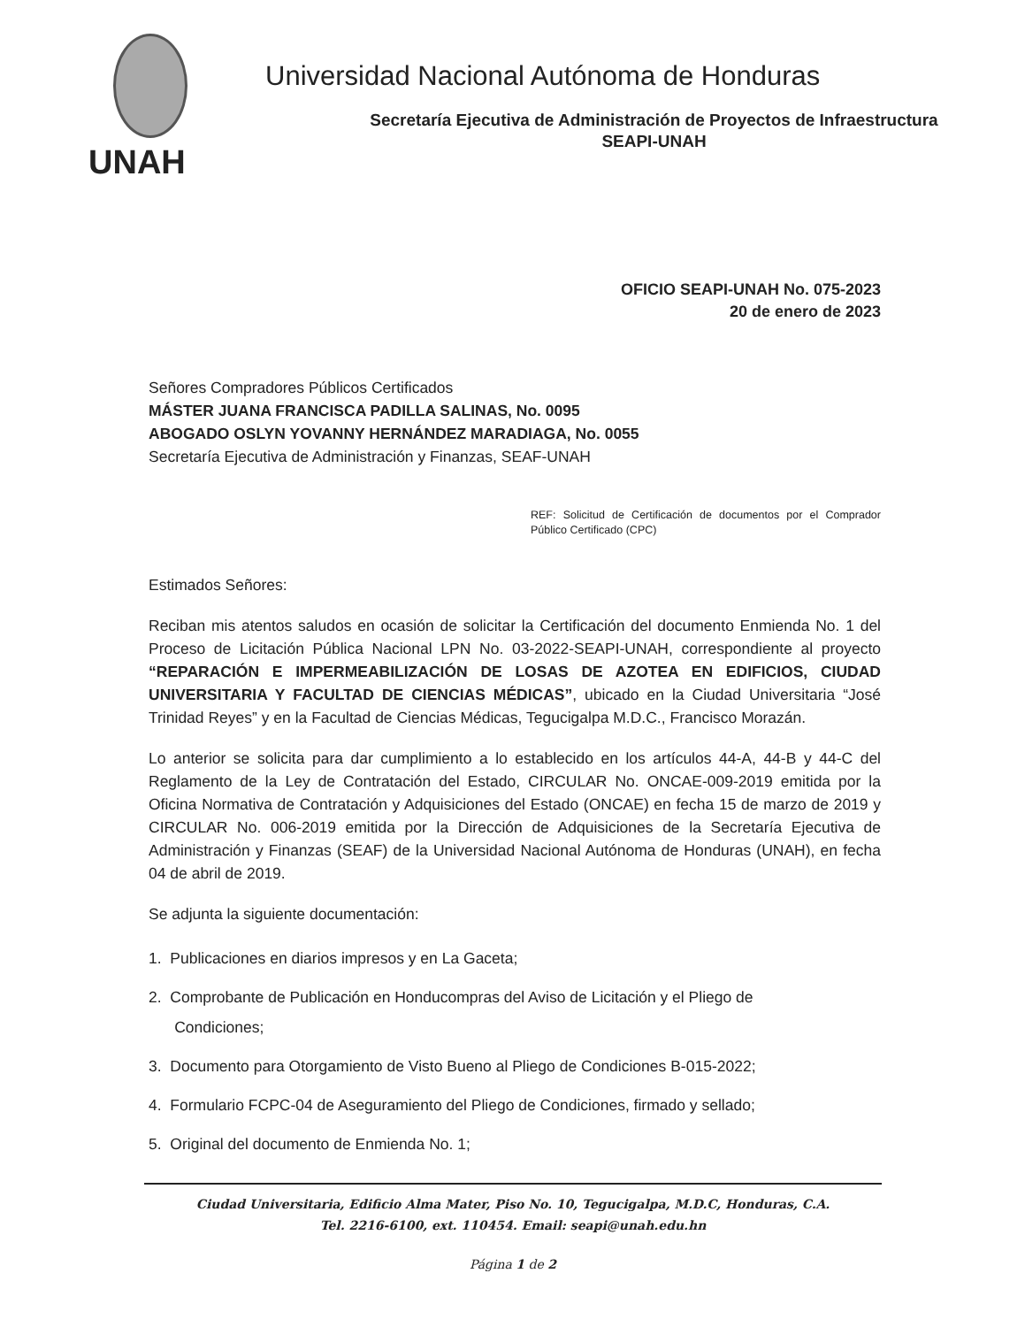UNAH
Universidad Nacional Autónoma de Honduras
Secretaría Ejecutiva de Administración de Proyectos de Infraestructura
SEAPI-UNAH
OFICIO SEAPI-UNAH No. 075-2023
20 de enero de 2023
Señores Compradores Públicos Certificados
MÁSTER JUANA FRANCISCA PADILLA SALINAS, No. 0095
ABOGADO OSLYN YOVANNY HERNÁNDEZ MARADIAGA, No. 0055
Secretaría Ejecutiva de Administración y Finanzas, SEAF-UNAH
REF: Solicitud de Certificación de documentos por el Comprador Público Certificado (CPC)
Estimados Señores:
Reciban mis atentos saludos en ocasión de solicitar la Certificación del documento Enmienda No. 1 del Proceso de Licitación Pública Nacional LPN No. 03-2022-SEAPI-UNAH, correspondiente al proyecto “REPARACIÓN E IMPERMEABILIZACIÓN DE LOSAS DE AZOTEA EN EDIFICIOS, CIUDAD UNIVERSITARIA Y FACULTAD DE CIENCIAS MÉDICAS”, ubicado en la Ciudad Universitaria “José Trinidad Reyes” y en la Facultad de Ciencias Médicas, Tegucigalpa M.D.C., Francisco Morazán.
Lo anterior se solicita para dar cumplimiento a lo establecido en los artículos 44-A, 44-B y 44-C del Reglamento de la Ley de Contratación del Estado, CIRCULAR No. ONCAE-009-2019 emitida por la Oficina Normativa de Contratación y Adquisiciones del Estado (ONCAE) en fecha 15 de marzo de 2019 y CIRCULAR No. 006-2019 emitida por la Dirección de Adquisiciones de la Secretaría Ejecutiva de Administración y Finanzas (SEAF) de la Universidad Nacional Autónoma de Honduras (UNAH), en fecha 04 de abril de 2019.
Se adjunta la siguiente documentación:
1. Publicaciones en diarios impresos y en La Gaceta;
2. Comprobante de Publicación en Honducompras del Aviso de Licitación y el Pliego de
Condiciones;
3. Documento para Otorgamiento de Visto Bueno al Pliego de Condiciones B-015-2022;
4. Formulario FCPC-04 de Aseguramiento del Pliego de Condiciones, firmado y sellado;
5. Original del documento de Enmienda No. 1;
Ciudad Universitaria, Edificio Alma Mater, Piso No. 10, Tegucigalpa, M.D.C, Honduras, C.A.
Tel. 2216-6100, ext. 110454. Email: seapi@unah.edu.hn
Página 1 de 2